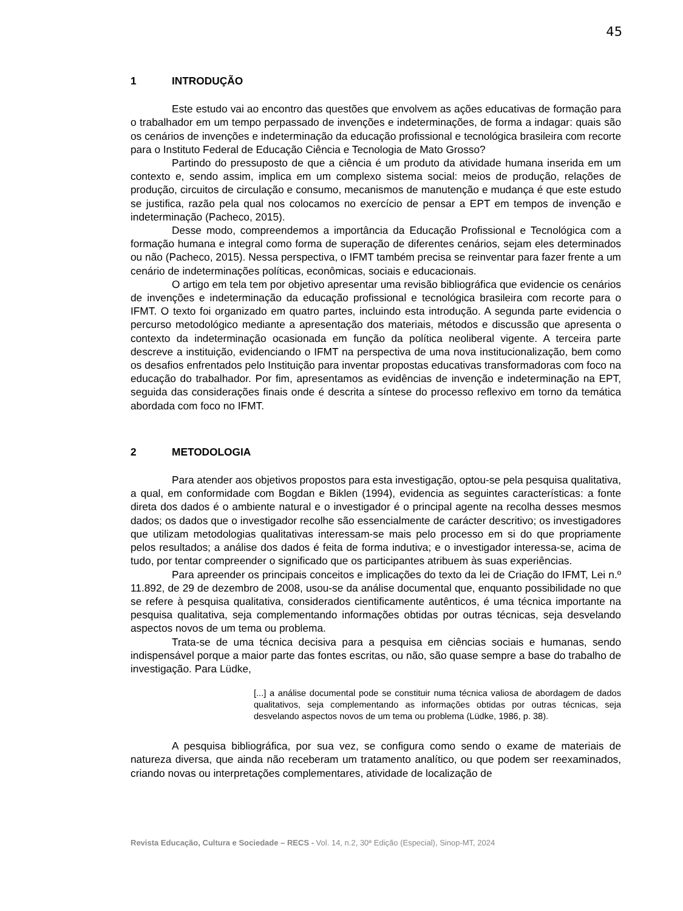45
1 INTRODUÇÃO
Este estudo vai ao encontro das questões que envolvem as ações educativas de formação para o trabalhador em um tempo perpassado de invenções e indeterminações, de forma a indagar: quais são os cenários de invenções e indeterminação da educação profissional e tecnológica brasileira com recorte para o Instituto Federal de Educação Ciência e Tecnologia de Mato Grosso?
Partindo do pressuposto de que a ciência é um produto da atividade humana inserida em um contexto e, sendo assim, implica em um complexo sistema social: meios de produção, relações de produção, circuitos de circulação e consumo, mecanismos de manutenção e mudança é que este estudo se justifica, razão pela qual nos colocamos no exercício de pensar a EPT em tempos de invenção e indeterminação (Pacheco, 2015).
Desse modo, compreendemos a importância da Educação Profissional e Tecnológica com a formação humana e integral como forma de superação de diferentes cenários, sejam eles determinados ou não (Pacheco, 2015). Nessa perspectiva, o IFMT também precisa se reinventar para fazer frente a um cenário de indeterminações políticas, econômicas, sociais e educacionais.
O artigo em tela tem por objetivo apresentar uma revisão bibliográfica que evidencie os cenários de invenções e indeterminação da educação profissional e tecnológica brasileira com recorte para o IFMT. O texto foi organizado em quatro partes, incluindo esta introdução. A segunda parte evidencia o percurso metodológico mediante a apresentação dos materiais, métodos e discussão que apresenta o contexto da indeterminação ocasionada em função da política neoliberal vigente. A terceira parte descreve a instituição, evidenciando o IFMT na perspectiva de uma nova institucionalização, bem como os desafios enfrentados pelo Instituição para inventar propostas educativas transformadoras com foco na educação do trabalhador. Por fim, apresentamos as evidências de invenção e indeterminação na EPT, seguida das considerações finais onde é descrita a síntese do processo reflexivo em torno da temática abordada com foco no IFMT.
2 METODOLOGIA
Para atender aos objetivos propostos para esta investigação, optou-se pela pesquisa qualitativa, a qual, em conformidade com Bogdan e Biklen (1994), evidencia as seguintes características: a fonte direta dos dados é o ambiente natural e o investigador é o principal agente na recolha desses mesmos dados; os dados que o investigador recolhe são essencialmente de carácter descritivo; os investigadores que utilizam metodologias qualitativas interessam-se mais pelo processo em si do que propriamente pelos resultados; a análise dos dados é feita de forma indutiva; e o investigador interessa-se, acima de tudo, por tentar compreender o significado que os participantes atribuem às suas experiências.
Para apreender os principais conceitos e implicações do texto da lei de Criação do IFMT, Lei n.º 11.892, de 29 de dezembro de 2008, usou-se da análise documental que, enquanto possibilidade no que se refere à pesquisa qualitativa, considerados cientificamente autênticos, é uma técnica importante na pesquisa qualitativa, seja complementando informações obtidas por outras técnicas, seja desvelando aspectos novos de um tema ou problema.
Trata-se de uma técnica decisiva para a pesquisa em ciências sociais e humanas, sendo indispensável porque a maior parte das fontes escritas, ou não, são quase sempre a base do trabalho de investigação. Para Lüdke,
[...] a análise documental pode se constituir numa técnica valiosa de abordagem de dados qualitativos, seja complementando as informações obtidas por outras técnicas, seja desvelando aspectos novos de um tema ou problema (Lüdke, 1986, p. 38).
A pesquisa bibliográfica, por sua vez, se configura como sendo o exame de materiais de natureza diversa, que ainda não receberam um tratamento analítico, ou que podem ser reexaminados, criando novas ou interpretações complementares, atividade de localização de
Revista Educação, Cultura e Sociedade – RECS - Vol. 14, n.2, 30ª Edição (Especial), Sinop-MT, 2024